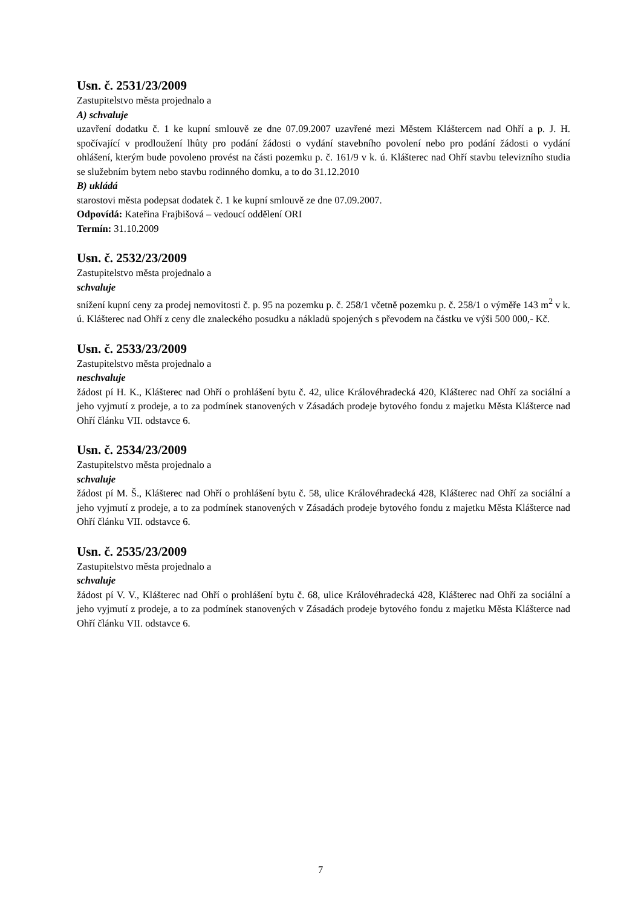Usn. č. 2531/23/2009
Zastupitelstvo města projednalo a
A) schvaluje
uzavření dodatku č. 1 ke kupní smlouvě ze dne 07.09.2007 uzavřené mezi Městem Kláštercem nad Ohří a p. J. H. spočívající v prodloužení lhůty pro podání žádosti o vydání stavebního povolení nebo pro podání žádosti o vydání ohlášení, kterým bude povoleno provést na části pozemku p. č. 161/9 v k. ú. Klášterec nad Ohří stavbu televizního studia se služebním bytem nebo stavbu rodinného domku, a to do 31.12.2010
B) ukládá
starostovi města podepsat dodatek č. 1 ke kupní smlouvě ze dne 07.09.2007.
Odpovídá: Kateřina Frajbišová – vedoucí oddělení ORI
Termín: 31.10.2009
Usn. č. 2532/23/2009
Zastupitelstvo města projednalo a
schvaluje
snížení kupní ceny za prodej nemovitosti č. p. 95 na pozemku p. č. 258/1 včetně pozemku p. č. 258/1 o výměře 143 m<sup>2</sup> v k. ú. Klášterec nad Ohří z ceny dle znaleckého posudku a nákladů spojených s převodem na částku ve výši 500 000,- Kč.
Usn. č. 2533/23/2009
Zastupitelstvo města projednalo a
neschvaluje
žádost pí H. K., Klášterec nad Ohří o prohlášení bytu č. 42, ulice Královéhradecká 420, Klášterec nad Ohří za sociální a jeho vyjmutí z prodeje, a to za podmínek stanovených v Zásadách prodeje bytového fondu z majetku Města Klášterce nad Ohří článku VII. odstavce 6.
Usn. č. 2534/23/2009
Zastupitelstvo města projednalo a
schvaluje
žádost pí M. Š., Klášterec nad Ohří o prohlášení bytu č. 58, ulice Královéhradecká 428, Klášterec nad Ohří za sociální a jeho vyjmutí z prodeje, a to za podmínek stanovených v Zásadách prodeje bytového fondu z majetku Města Klášterce nad Ohří článku VII. odstavce 6.
Usn. č. 2535/23/2009
Zastupitelstvo města projednalo a
schvaluje
žádost pí V. V., Klášterec nad Ohří o prohlášení bytu č. 68, ulice Královéhradecká 428, Klášterec nad Ohří za sociální a jeho vyjmutí z prodeje, a to za podmínek stanovených v Zásadách prodeje bytového fondu z majetku Města Klášterce nad Ohří článku VII. odstavce 6.
7